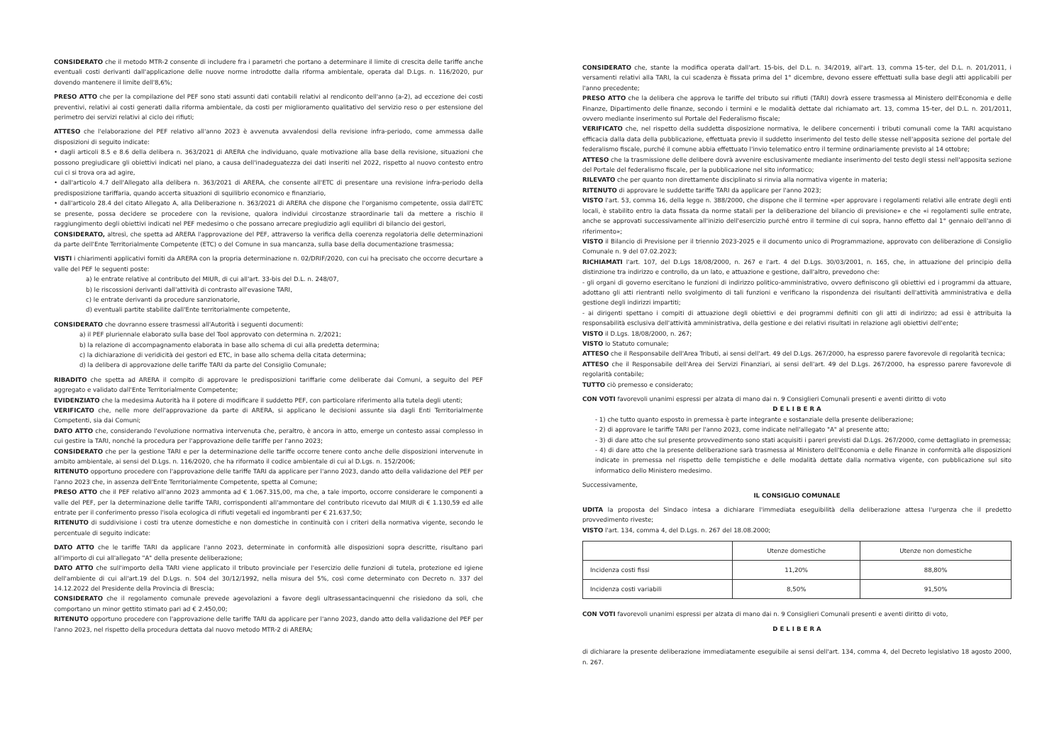CONSIDERATO che il metodo MTR-2 consente di includere fra i parametri che portano a determinare il limite di crescita delle tariffe anche eventuali costi derivanti dall'applicazione delle nuove norme introdotte dalla riforma ambientale, operata dal D.Lgs. n. 116/2020, pur dovendo mantenere il limite dell'8,6%;
PRESO ATTO che per la compilazione del PEF sono stati assunti dati contabili relativi al rendiconto dell'anno (a-2), ad eccezione dei costi preventivi, relativi ai costi generati dalla riforma ambientale, da costi per miglioramento qualitativo del servizio reso o per estensione del perimetro dei servizi relativi al ciclo dei rifiuti;
ATTESO che l'elaborazione del PEF relativo all'anno 2023 è avvenuta avvalendosi della revisione infra-periodo, come ammessa dalle disposizioni di seguito indicate:
• dagli articoli 8.5 e 8.6 della delibera n. 363/2021 di ARERA che individuano, quale motivazione alla base della revisione, situazioni che possono pregiudicare gli obiettivi indicati nel piano, a causa dell'inadeguatezza dei dati inseriti nel 2022, rispetto al nuovo contesto entro cui ci si trova ora ad agire,
• dall'articolo 4.7 dell'Allegato alla delibera n. 363/2021 di ARERA, che consente all'ETC di presentare una revisione infra-periodo della predisposizione tariffaria, quando accerta situazioni di squilibrio economico e finanziario,
• dall'articolo 28.4 del citato Allegato A, alla Deliberazione n. 363/2021 di ARERA che dispone che l'organismo competente, ossia dall'ETC se presente, possa decidere se procedere con la revisione, qualora individui circostanze straordinarie tali da mettere a rischio il raggiungimento degli obiettivi indicati nel PEF medesimo o che possano arrecare pregiudizio agli equilibri di bilancio dei gestori,
CONSIDERATO, altresì, che spetta ad ARERA l'approvazione del PEF, attraverso la verifica della coerenza regolatoria delle determinazioni da parte dell'Ente Territorialmente Competente (ETC) o del Comune in sua mancanza, sulla base della documentazione trasmessa;
VISTI i chiarimenti applicativi forniti da ARERA con la propria determinazione n. 02/DRIF/2020, con cui ha precisato che occorre decurtare a valle del PEF le seguenti poste:
a) le entrate relative al contributo del MIUR, di cui all'art. 33-bis del D.L. n. 248/07,
b) le riscossioni derivanti dall'attività di contrasto all'evasione TARI,
c) le entrate derivanti da procedure sanzionatorie,
d) eventuali partite stabilite dall'Ente territorialmente competente,
CONSIDERATO che dovranno essere trasmessi all'Autorità i seguenti documenti:
a) il PEF pluriennale elaborato sulla base del Tool approvato con determina n. 2/2021;
b) la relazione di accompagnamento elaborata in base allo schema di cui alla predetta determina;
c) la dichiarazione di veridicità dei gestori ed ETC, in base allo schema della citata determina;
d) la delibera di approvazione delle tariffe TARI da parte del Consiglio Comunale;
RIBADITO che spetta ad ARERA il compito di approvare le predisposizioni tariffarie come deliberate dai Comuni, a seguito del PEF aggregato e validato dall'Ente Territorialmente Competente;
EVIDENZIATO che la medesima Autorità ha il potere di modificare il suddetto PEF, con particolare riferimento alla tutela degli utenti;
VERIFICATO che, nelle more dell'approvazione da parte di ARERA, si applicano le decisioni assunte sia dagli Enti Territorialmente Competenti, sia dai Comuni;
DATO ATTO che, considerando l'evoluzione normativa intervenuta che, peraltro, è ancora in atto, emerge un contesto assai complesso in cui gestire la TARI, nonché la procedura per l'approvazione delle tariffe per l'anno 2023;
CONSIDERATO che per la gestione TARI e per la determinazione delle tariffe occorre tenere conto anche delle disposizioni intervenute in ambito ambientale, ai sensi del D.Lgs. n. 116/2020, che ha riformato il codice ambientale di cui al D.Lgs. n. 152/2006;
RITENUTO opportuno procedere con l'approvazione delle tariffe TARI da applicare per l'anno 2023, dando atto della validazione del PEF per l'anno 2023 che, in assenza dell'Ente Territorialmente Competente, spetta al Comune;
PRESO ATTO che il PEF relativo all'anno 2023 ammonta ad € 1.067.315,00, ma che, a tale importo, occorre considerare le componenti a valle del PEF, per la determinazione delle tariffe TARI, corrispondenti all'ammontare del contributo ricevuto dal MIUR di € 1.130,59 ed alle entrate per il conferimento presso l'isola ecologica di rifiuti vegetali ed ingombranti per € 21.637,50;
RITENUTO di suddivisione i costi tra utenze domestiche e non domestiche in continuità con i criteri della normativa vigente, secondo le percentuale di seguito indicate:
DATO ATTO che le tariffe TARI da applicare l'anno 2023, determinate in conformità alle disposizioni sopra descritte, risultano pari all'importo di cui all'allegato "A" della presente deliberazione;
DATO ATTO che sull'importo della TARI viene applicato il tributo provinciale per l'esercizio delle funzioni di tutela, protezione ed igiene dell'ambiente di cui all'art.19 del D.Lgs. n. 504 del 30/12/1992, nella misura del 5%, così come determinato con Decreto n. 337 del 14.12.2022 del Presidente della Provincia di Brescia;
CONSIDERATO che il regolamento comunale prevede agevolazioni a favore degli ultrasessantacinquenni che risiedono da soli, che comportano un minor gettito stimato pari ad € 2.450,00;
RITENUTO opportuno procedere con l'approvazione delle tariffe TARI da applicare per l'anno 2023, dando atto della validazione del PEF per l'anno 2023, nel rispetto della procedura dettata dal nuovo metodo MTR-2 di ARERA;
CONSIDERATO che, stante la modifica operata dall'art. 15-bis, del D.L. n. 34/2019, all'art. 13, comma 15-ter, del D.L. n. 201/2011, i versamenti relativi alla TARI, la cui scadenza è fissata prima del 1° dicembre, devono essere effettuati sulla base degli atti applicabili per l'anno precedente;
PRESO ATTO che la delibera che approva le tariffe del tributo sui rifiuti (TARI) dovrà essere trasmessa al Ministero dell'Economia e delle Finanze, Dipartimento delle finanze, secondo i termini e le modalità dettate dal richiamato art. 13, comma 15-ter, del D.L. n. 201/2011, ovvero mediante inserimento sul Portale del Federalismo fiscale;
VERIFICATO che, nel rispetto della suddetta disposizione normativa, le delibere concernenti i tributi comunali come la TARI acquistano efficacia dalla data della pubblicazione, effettuata previo il suddetto inserimento del testo delle stesse nell'apposita sezione del portale del federalismo fiscale, purché il comune abbia effettuato l'invio telematico entro il termine ordinariamente previsto al 14 ottobre;
ATTESO che la trasmissione delle delibere dovrà avvenire esclusivamente mediante inserimento del testo degli stessi nell'apposita sezione del Portale del federalismo fiscale, per la pubblicazione nel sito informatico;
RILEVATO che per quanto non direttamente disciplinato si rinvia alla normativa vigente in materia;
RITENUTO di approvare le suddette tariffe TARI da applicare per l'anno 2023;
VISTO l'art. 53, comma 16, della legge n. 388/2000, che dispone che il termine «per approvare i regolamenti relativi alle entrate degli enti locali, è stabilito entro la data fissata da norme statali per la deliberazione del bilancio di previsione» e che «i regolamenti sulle entrate, anche se approvati successivamente all'inizio dell'esercizio purché entro il termine di cui sopra, hanno effetto dal 1° gennaio dell'anno di riferimento»;
VISTO il Bilancio di Previsione per il triennio 2023-2025 e il documento unico di Programmazione, approvato con deliberazione di Consiglio Comunale n. 9 del 07.02.2023;
RICHIAMATI l'art. 107, del D.Lgs 18/08/2000, n. 267 e l'art. 4 del D.Lgs. 30/03/2001, n. 165, che, in attuazione del principio della distinzione tra indirizzo e controllo, da un lato, e attuazione e gestione, dall'altro, prevedono che:
- gli organi di governo esercitano le funzioni di indirizzo politico-amministrativo, ovvero definiscono gli obiettivi ed i programmi da attuare, adottano gli atti rientranti nello svolgimento di tali funzioni e verificano la rispondenza dei risultanti dell'attività amministrativa e della gestione degli indirizzi impartiti;
- ai dirigenti spettano i compiti di attuazione degli obiettivi e dei programmi definiti con gli atti di indirizzo; ad essi è attribuita la responsabilità esclusiva dell'attività amministrativa, della gestione e dei relativi risultati in relazione agli obiettivi dell'ente;
VISTO il D.Lgs. 18/08/2000, n. 267;
VISTO lo Statuto comunale;
ATTESO che il Responsabile dell'Area Tributi, ai sensi dell'art. 49 del D.Lgs. 267/2000, ha espresso parere favorevole di regolarità tecnica;
ATTESO che il Responsabile dell'Area dei Servizi Finanziari, ai sensi dell'art. 49 del D.Lgs. 267/2000, ha espresso parere favorevole di regolarità contabile;
TUTTO ciò premesso e considerato;
CON VOTI favorevoli unanimi espressi per alzata di mano dai n. 9 Consiglieri Comunali presenti e aventi diritto di voto
D E L I B E R A
- 1) che tutto quanto esposto in premessa è parte integrante e sostanziale della presente deliberazione;
- 2) di approvare le tariffe TARI per l'anno 2023, come indicate nell'allegato "A" al presente atto;
- 3) di dare atto che sul presente provvedimento sono stati acquisiti i pareri previsti dal D.Lgs. 267/2000, come dettagliato in premessa;
- 4) di dare atto che la presente deliberazione sarà trasmessa al Ministero dell'Economia e delle Finanze in conformità alle disposizioni indicate in premessa nel rispetto delle tempistiche e delle modalità dettate dalla normativa vigente, con pubblicazione sul sito informatico dello Ministero medesimo.
Successivamente,
IL CONSIGLIO COMUNALE
UDITA la proposta del Sindaco intesa a dichiarare l'immediata eseguibilità della deliberazione attesa l'urgenza che il predetto provvedimento riveste;
VISTO l'art. 134, comma 4, del D.Lgs. n. 267 del 18.08.2000;
| | Utenze domestiche | Utenze non domestiche |
| --- | --- | --- |
| Incidenza costi fissi | 11,20% | 88,80% |
| Incidenza costi variabili | 8,50% | 91,50% |
CON VOTI favorevoli unanimi espressi per alzata di mano dai n. 9 Consiglieri Comunali presenti e aventi diritto di voto,
D E L I B E R A
di dichiarare la presente deliberazione immediatamente eseguibile ai sensi dell'art. 134, comma 4, del Decreto legislativo 18 agosto 2000, n. 267.